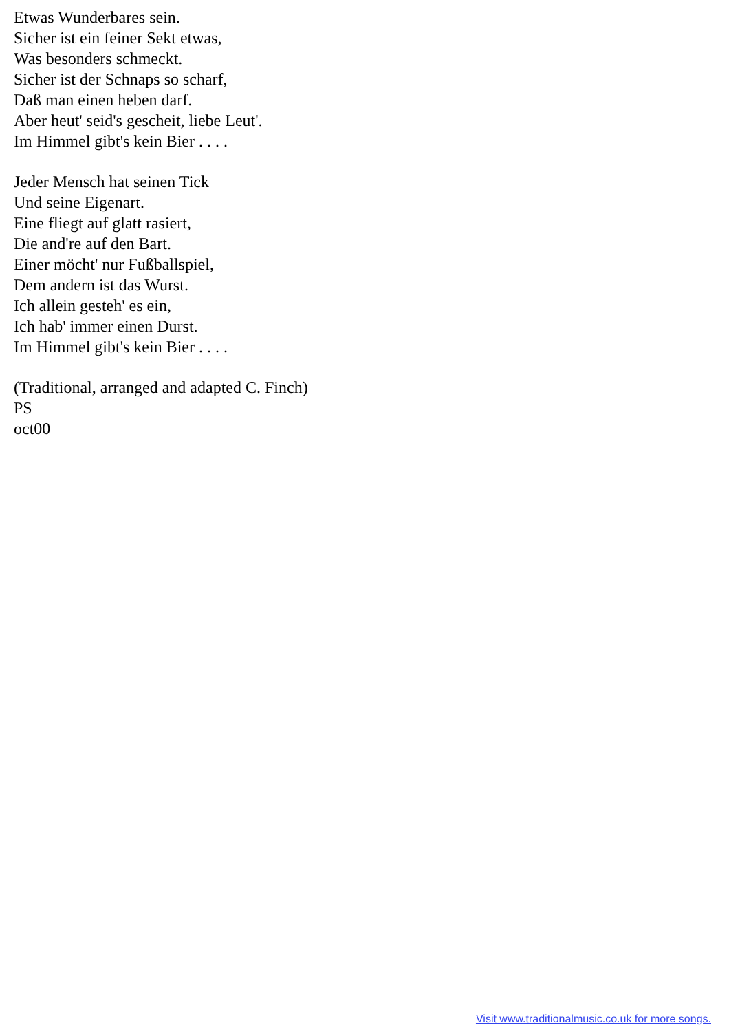Etwas Wunderbares sein.
Sicher ist ein feiner Sekt etwas,
Was besonders schmeckt.
Sicher ist der Schnaps so scharf,
Daß man einen heben darf.
Aber heut' seid's gescheit, liebe Leut'.
Im Himmel gibt's kein Bier . . . .
Jeder Mensch hat seinen Tick
Und seine Eigenart.
Eine fliegt auf glatt rasiert,
Die and're auf den Bart.
Einer möcht' nur Fußballspiel,
Dem andern ist das Wurst.
Ich allein gesteh' es ein,
Ich hab' immer einen Durst.
Im Himmel gibt's kein Bier . . . .
(Traditional, arranged and adapted C. Finch)
PS
oct00
Visit www.traditionalmusic.co.uk for more songs.